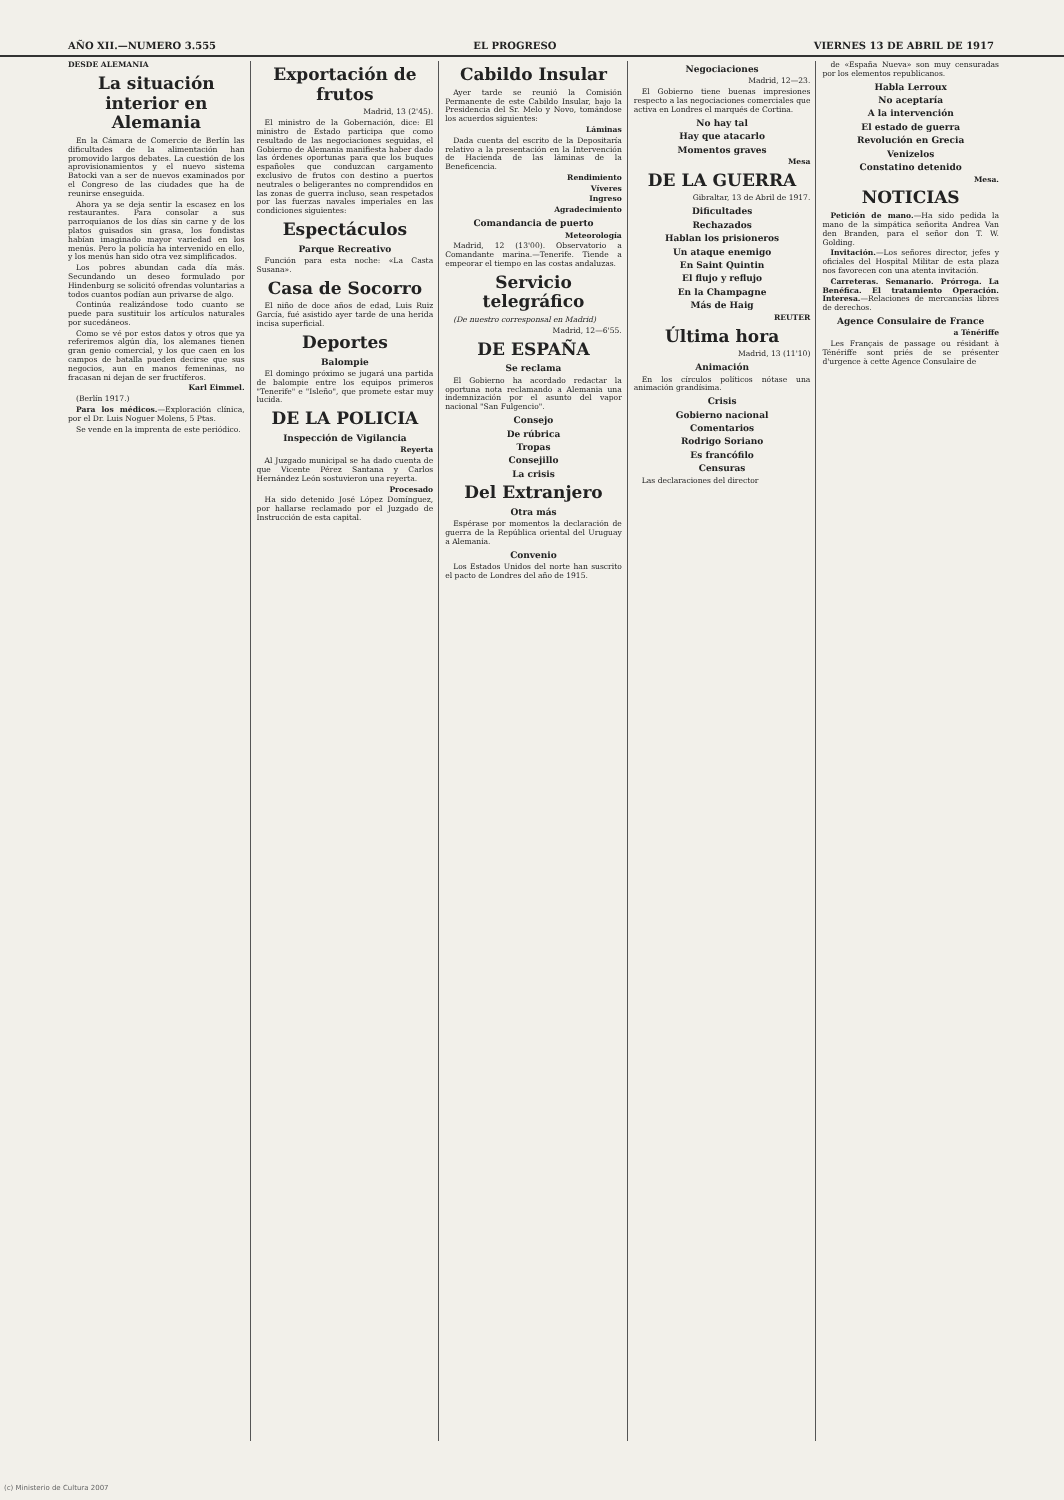AÑO XII.—NUMERO 3.555 EL PROGRESO VIERNES 13 DE ABRIL DE 1917
DESDE ALEMANIA
La situación interior en Alemania
En la Cámara de Comercio de Berlín las dificultades de la alimentación han promovido largos debates. La cuestión de los aprovisionamientos y el nuevo sistema Batocki van a ser de nuevos examinados por el Congreso de las ciudades que ha de reunirse enseguida.
Ahora ya se deja sentir la escasez en los restaurantes. Para consolar a sus parroquianos de los días sin carne y de los platos guisados sin grasa, los fondistas habían imaginado mayor variedad en los menús. Pero la policía ha intervenido en ello, y los menús han sido otra vez simplificados.
Los pobres abundan cada día más. Secundando un deseo formulado por Hindenburg se solicitó ofrendas voluntarias a todos cuantos podían aun privarse de algo.
Continúa realizándose todo cuanto se puede para sustituir los artículos naturales por sucedáneos.
Como se vé por estos datos y otros que ya referiremos algún día, los alemanes tienen gran genio comercial, y los que caen en los campos de batalla pueden decirse que sus negocios, aun en manos femeninas, no fracasan ni dejan de ser fructíferos.
Karl Eimmel.
(Berlín 1917.)
Para los médicos.—Exploración clínica, por el Dr. Luis Noguer Molens, 5 Ptas.
Se vende en la imprenta de este periódico.
Exportación de frutos
Madrid, 13 (2'45).
El ministro de la Gobernación, dice: El ministro de Estado participa que como resultado de las negociaciones seguidas, el Gobierno de Alemania manifiesta haber dado las órdenes oportunas para que los buques españoles que conduzcan cargamento exclusivo de frutos con destino a puertos neutrales o beligerantes no comprendidos en las zonas de guerra incluso, sean respetados por las fuerzas navales imperiales en las condiciones siguientes:
Espectáculos
Parque Recreativo
Función para esta noche: «La Casta Susana».
Casa de Socorro
El niño de doce años de edad, Luis Ruiz García, fué asistido ayer tarde de una herida incisa superficial.
Deportes
Balompie
El domingo próximo se jugará una partida de balompie entre los equipos primeros "Tenerife" e "Isleño", que promete estar muy lucida.
DE LA POLICIA
Inspección de Vigilancia
Reyerta
Al Juzgado municipal se ha dado cuenta de que Vicente Pérez Santana y Carlos Hernández León sostuvieron una reyerta.
Procesado
Ha sido detenido José López Domínguez, por hallarse reclamado por el Juzgado de Instrucción de esta capital.
Cabildo Insular
Ayer tarde se reunió la Comisión Permanente de este Cabildo Insular, bajo la Presidencia del Sr. Melo y Novo, tomándose los acuerdos siguientes:
Láminas
Dada cuenta del escrito de la Depositaría relativo a la presentación en la Intervención de Hacienda de las láminas de la Beneficencia.
Rendimiento
Víveres
Ingreso
Agradecimiento
Comandancia de puerto
Meteorología
Madrid, 12 (13'00). Observatorio a Comandante marina.—Tenerife. Tiende a empeorar el tiempo en las costas andaluzas.
Servicio telegráfico
(De nuestro corresponsal en Madrid)
Madrid, 12—6'55.
DE ESPAÑA
Se reclama
El Gobierno ha acordado redactar la oportuna nota reclamando a Alemania una indemnización por el asunto del vapor nacional "San Fulgencio".
Consejo
De rúbrica
Tropas
Consejillo
La crisis
Del Extranjero
Otra más
Espérase por momentos la declaración de guerra de la República oriental del Uruguay a Alemania.
Convenio
Los Estados Unidos del norte han suscrito el pacto de Londres del año de 1915.
Negociaciones
Madrid, 12—23.
El Gobierno tiene buenas impresiones respecto a las negociaciones comerciales que activa en Londres el marqués de Cortina.
No hay tal
Hay que atacarlo
Momentos graves
Mesa
DE LA GUERRA
Gibraltar, 13 de Abril de 1917.
Dificultades
Rechazados
Hablan los prisioneros
Un ataque enemigo
En Saint Quintin
El flujo y reflujo
En la Champagne
Más de Haig
REUTER
Última hora
Madrid, 13 (11'10)
Animación
En los círculos políticos nótase una animación grandísima.
Crisis
Gobierno nacional
Comentarios
Rodrigo Soriano
Es francófilo
Censuras
Las declaraciones del director
de «España Nueva» son muy censuradas por los elementos republicanos.
Habla Lerroux
No aceptaría
A la intervención
El estado de guerra
Revolución en Grecia
Venizelos
Constatino detenido
Mesa.
NOTICIAS
Petición de mano.—Ha sido pedida la mano de la simpática señorita Andrea Van den Branden, para el señor don T. W. Golding.
Invitación.—Los señores director, jefes y oficiales del Hospital Militar de esta plaza nos favorecen con una atenta invitación.
Carreteras. Semanario. Prórroga. La Benéfica. El tratamiento Operación. Interesa.—Relaciones de mercancías libres de derechos.
Agence Consulaire de France
a Ténériffe
Les Français de passage ou résidant à Ténériffe sont priés de se présenter d'urgence à cette Agence Consulaire de
(c) Ministerio de Cultura 2007